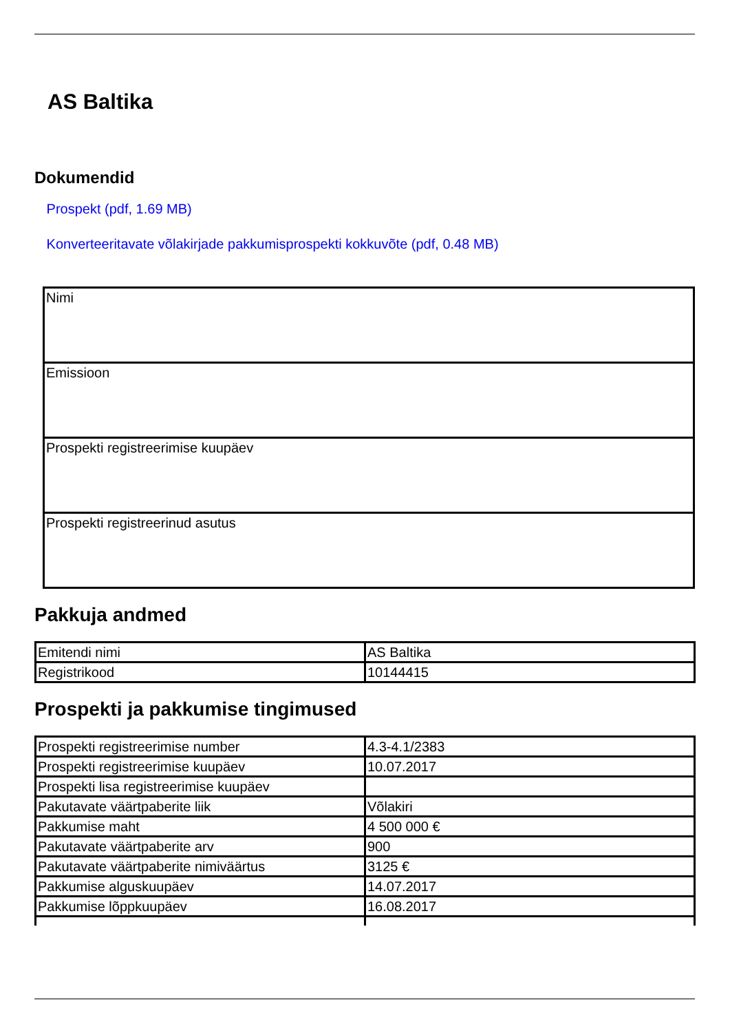AS Baltika
Dokumendid
Prospekt (pdf, 1.69 MB)
Konverteeritavate võlakirjade pakkumisprospekti kokkuvõte (pdf, 0.48 MB)
| Nimi |
| Emissioon |
| Prospekti registreerimise kuupäev |
| Prospekti registreerinud asutus |
Pakkuja andmed
| Emitendi nimi | AS Baltika |
| Registrikood | 10144415 |
Prospekti ja pakkumise tingimused
| Prospekti registreerimise number | 4.3-4.1/2383 |
| Prospekti registreerimise kuupäev | 10.07.2017 |
| Prospekti lisa registreerimise kuupäev | |
| Pakutavate väärtpaberite liik | Võlakiri |
| Pakkumise maht | 4 500 000 € |
| Pakutavate väärtpaberite arv | 900 |
| Pakutavate väärtpaberite nimiväärtus | 3125 € |
| Pakkumise alguskuupäev | 14.07.2017 |
| Pakkumise lõppkuupäev | 16.08.2017 |